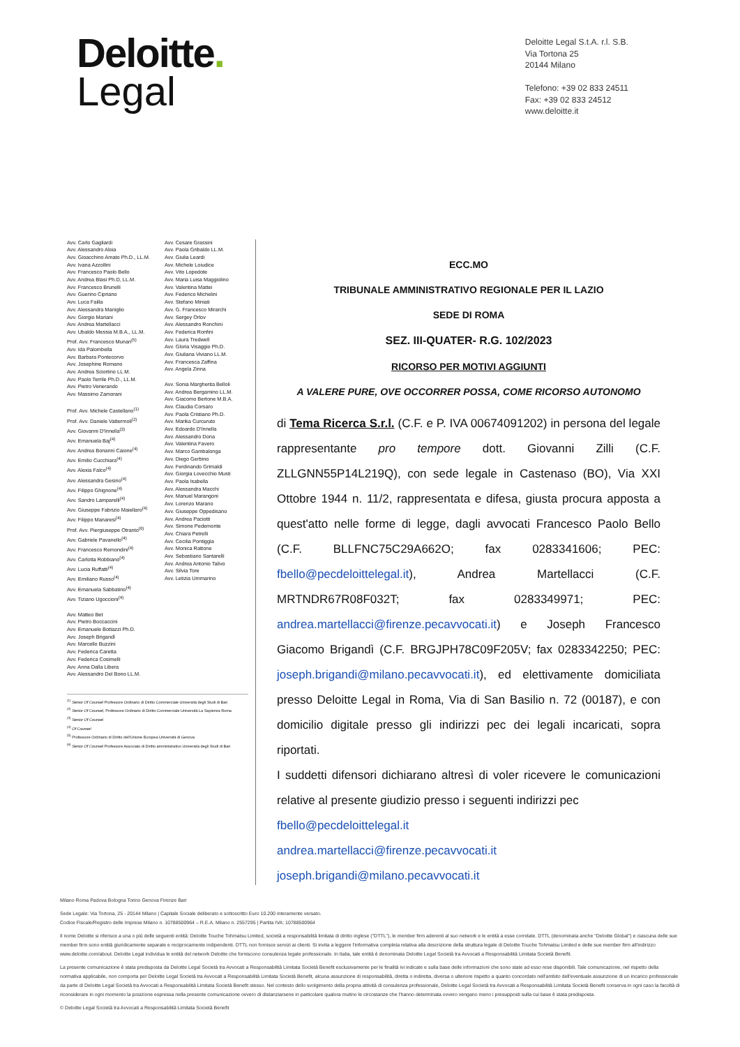Deloitte.
Legal
Deloitte Legal S.t.A. r.l. S.B.
Via Tortona 25
20144 Milano
Telefono: +39 02 833 24511
Fax: +39 02 833 24512
www.deloitte.it
Avv. Carlo Gagliardi
Avv. Alessandro Aloia
Avv. Gioacchino Amato Ph.D., LL.M.
Avv. Ivana Azzollini
Avv. Francesco Paolo Bello
Avv. Andrea Blasi Ph.D, LL.M.
Avv. Francesco Brunelli
Avv. Guerino Cipriano
Avv. Luca Failla
Avv. Alessandra Maniglio
Avv. Giorgio Mariani
Avv. Andrea Martellacci
Avv. Ubaldo Messia M.B.A., LL.M.
Prof. Avv. Francesco Munari<sup>(5)</sup>
Avv. Ida Palombella
Avv. Barbara Pontecorvo
Avv. Josephine Romano
Avv. Andrea Sciortino LL.M.
Avv. Paolo Terrile Ph.D., LL.M.
Avv. Pietro Venerando
Avv. Massimo Zamorani
Prof. Avv. Michele Castellano<sup>(1)</sup>
Prof. Avv. Daniele Vattermoli<sup>(2)</sup>
Avv. Giovanni D'Innella<sup>(3)</sup>
Avv. Emanuela Baj<sup>(4)</sup>
Avv. Andrea Bonanni Caione<sup>(4)</sup>
Avv. Emilio Cucchiara<sup>(4)</sup>
Avv. Alexia Falco<sup>(4)</sup>
Avv. Alessandra Gesino<sup>(4)</sup>
Avv. Filippo Ghignone<sup>(4)</sup>
Avv. Sandro Lamparelli<sup>(4)</sup>
Avv. Giuseppe Fabrizio Maiellaro<sup>(4)</sup>
Avv. Filippo Manaresi<sup>(4)</sup>
Prof. Avv. Piergiuseppe Otranto<sup>(6)</sup>
Avv. Gabriele Pavanello<sup>(4)</sup>
Avv. Francesco Remondini<sup>(4)</sup>
Avv. Carlotta Robbiano<sup>(4)</sup>
Avv. Lucia Ruffatti<sup>(4)</sup>
Avv. Emiliano Russo<sup>(4)</sup>
Avv. Emanuela Sabbatino<sup>(4)</sup>
Avv. Tiziano Ugoccioni<sup>(4)</sup>
Avv. Matteo Bet
Avv. Pietro Boccaccini
Avv. Emanuele Bottazzi Ph.D.
Avv. Joseph Brigandì
Avv. Marcello Buzzini
Avv. Federica Caretta
Avv. Federica Cosimelli
Avv. Anna Dalla Libera
Avv. Alessandro Del Bono LL.M.
Avv. Cesare Grassini
Avv. Paola Gribaldo LL.M.
Avv. Giulia Leardi
Avv. Michele Loiudice
Avv. Vito Lopedote
Avv. Maria Luisa Maggiolino
Avv. Valentina Mattei
Avv. Federico Michelini
Avv. Stefano Miniati
Avv. G. Francesco Mirarchi
Avv. Sergey Orlov
Avv. Alessandro Ronchini
Avv. Federica Ronfini
Avv. Laura Tredwell
Avv. Gloria Visaggio Ph.D.
Avv. Giuliana Viviano LL.M.
Avv. Francesca Zaffina
Avv. Angela Zinna
Avv. Sonia Margherita Belloli
Avv. Andrea Bergamino LL.M.
Avv. Giacomo Bertone M.B.A.
Avv. Claudia Corsaro
Avv. Paola Cristiano Ph.D.
Avv. Marika Curcuruto
Avv. Edoardo D'Innella
Avv. Alessandro Dona
Avv. Valentina Favero
Avv. Marco Gambalonga
Avv. Diego Gerbino
Avv. Ferdinando Grimaldi
Avv. Giorgia Lovecchio Musti
Avv. Paola Isabella
Avv. Alessandra Macchi
Avv. Manuel Marangoni
Avv. Lorenzo Marano
Avv. Giuseppe Oppedisano
Avv. Andrea Paciotti
Avv. Simone Pedemonte
Avv. Chiara Petrelli
Avv. Cecilia Pontiggia
Avv. Monica Rattone
Avv. Sebastiano Santarelli
Avv. Andrea Antonio Talivo
Avv. Silvia Tore
Avv. Letizia Ummarino
<sup>(1)</sup> Senior Of Counsel Professore Ordinario di Diritto Commerciale Università degli Studi di Bari
<sup>(2)</sup> Senior Of Counsel, Professore Ordinario di Diritto Commerciale Università La Sapienza Roma
<sup>(3)</sup> Senior Of Counsel
<sup>(4)</sup> Of Counsel
<sup>(5)</sup> Professore Ordinario di Diritto dell'Unione Europea Università di Genova
<sup>(6)</sup> Senior Of Counsel Professore Associato di Diritto amministrativo Università degli Studi di Bari
ECC.MO
TRIBUNALE AMMINISTRATIVO REGIONALE PER IL LAZIO
SEDE DI ROMA
SEZ. III-QUATER- R.G. 102/2023
RICORSO PER MOTIVI AGGIUNTI
A VALERE PURE, OVE OCCORRER POSSA, COME RICORSO AUTONOMO
di Tema Ricerca S.r.l. (C.F. e P. IVA 00674091202) in persona del legale rappresentante pro tempore dott. Giovanni Zilli (C.F. ZLLGNN55P14L219Q), con sede legale in Castenaso (BO), Via XXI Ottobre 1944 n. 11/2, rappresentata e difesa, giusta procura apposta a quest'atto nelle forme di legge, dagli avvocati Francesco Paolo Bello (C.F. BLLFNC75C29A662O; fax 0283341606; PEC: fbello@pecdeloittelegal.it), Andrea Martellacci (C.F. MRTNDR67R08F032T; fax 0283349971; PEC: andrea.martellacci@firenze.pecavvocati.it) e Joseph Francesco Giacomo Brigandì (C.F. BRGJPH78C09F205V; fax 0283342250; PEC: joseph.brigandi@milano.pecavvocati.it), ed elettivamente domiciliata presso Deloitte Legal in Roma, Via di San Basilio n. 72 (00187), e con domicilio digitale presso gli indirizzi pec dei legali incaricati, sopra riportati.
I suddetti difensori dichiarano altresì di voler ricevere le comunicazioni relative al presente giudizio presso i seguenti indirizzi pec
fbello@pecdeloittelegal.it
andrea.martellacci@firenze.pecavvocati.it
joseph.brigandi@milano.pecavvocati.it
Milano Roma Padova Bologna Torino Genova Firenze Bari
Sede Legale: Via Tortona, 25 - 20144 Milano | Capitale Sociale deliberato e sottoscritto Euro 10.200 interamente versato.
Codice Fiscale/Registro delle Imprese Milano n. 10788500964 – R.E.A. Milano n. 2557295 | Partita IVA: 10788500964
Il nome Deloitte si riferisce a una o più delle seguenti entità: Deloitte Touche Tohmatsu Limited, società a responsabilità limitata di diritto inglese ("DTTL"), le member firm aderenti al suo network e le entità a esse correlate. DTTL (denominata anche "Deloitte Global") e ciascuna delle sue member firm sono entità giuridicamente separate e reciprocamente indipendenti. DTTL non fornisce servizi ai clienti. Si invita a leggere l'informativa completa relativa alla descrizione della struttura legale di Deloitte Touche Tohmatsu Limited e delle sue member firm all'indirizzo www.deloitte.com/about. Deloitte Legal individua le entità del network Deloitte che forniscono consulenza legale professionale. In Italia, tale entità è denominata Deloitte Legal Società tra Avvocati a Responsabilità Limitata Società Benefit.
La presente comunicazione è stata predisposta da Deloitte Legal Società tra Avvocati a Responsabilità Limitata Società Benefit esclusivamente per le finalità ivi indicate e sulla base delle informazioni che sono state ad esso rese disponibili. Tale comunicazione, nel rispetto della normativa applicabile, non comporta per Deloitte Legal Società tra Avvocati a Responsabilità Limitata Società Benefit, alcuna assunzione di responsabilità, diretta o indiretta, diversa o ulteriore rispetto a quanto concordato nell'ambito dell'eventuale assunzione di un incarico professionale da parte di Deloitte Legal Società tra Avvocati a Responsabilità Limitata Società Benefit stesso. Nel contesto dello svolgimento della propria attività di consulenza professionale, Deloitte Legal Società tra Avvocati a Responsabilità Limitata Società Benefit conserva in ogni caso la facoltà di riconsiderare in ogni momento la posizione espressa nella presente comunicazione ovvero di distanziarsene in particolare qualora mutino le circostanze che l'hanno determinata ovvero vengano meno i presupposti sulla cui base è stata predisposta.
© Deloitte Legal Società tra Avvocati a Responsabilità Limitata Società Benefit